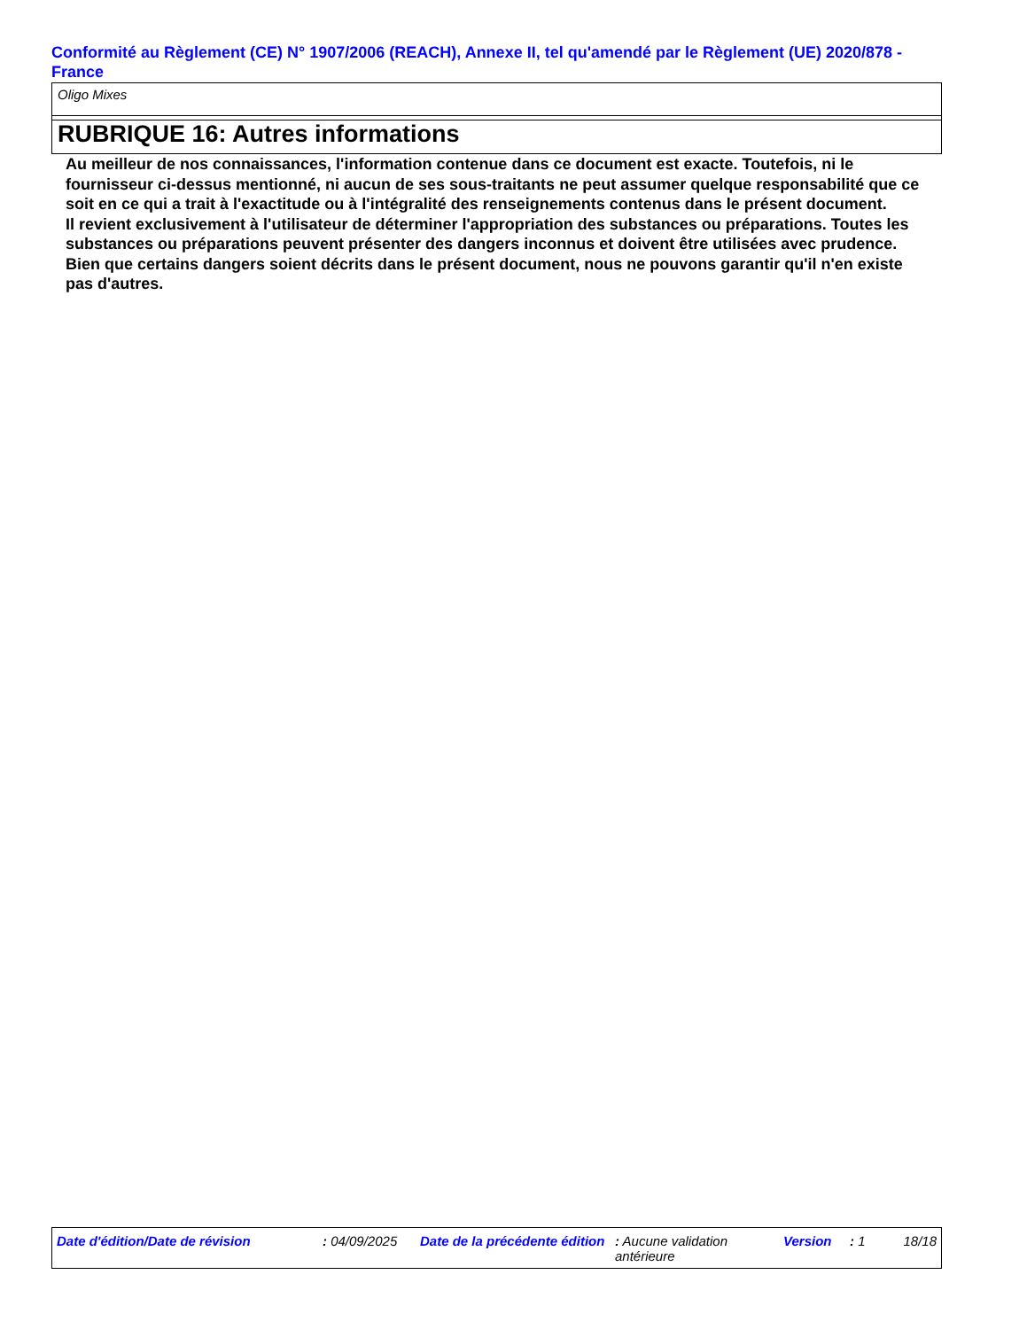Conformité au Règlement (CE) N° 1907/2006 (REACH), Annexe II, tel qu'amendé par le Règlement (UE) 2020/878 - France
Oligo Mixes
RUBRIQUE 16: Autres informations
Au meilleur de nos connaissances, l'information contenue dans ce document est exacte. Toutefois, ni le fournisseur ci-dessus mentionné, ni aucun de ses sous-traitants ne peut assumer quelque responsabilité que ce soit en ce qui a trait à l'exactitude ou à l'intégralité des renseignements contenus dans le présent document.
Il revient exclusivement à l'utilisateur de déterminer l'appropriation des substances ou préparations. Toutes les substances ou préparations peuvent présenter des dangers inconnus et doivent être utilisées avec prudence. Bien que certains dangers soient décrits dans le présent document, nous ne pouvons garantir qu'il n'en existe pas d'autres.
| Date d'édition/Date de révision | : 04/09/2025 | Date de la précédente édition | : Aucune validation antérieure | Version | : 1 | 18/18 |